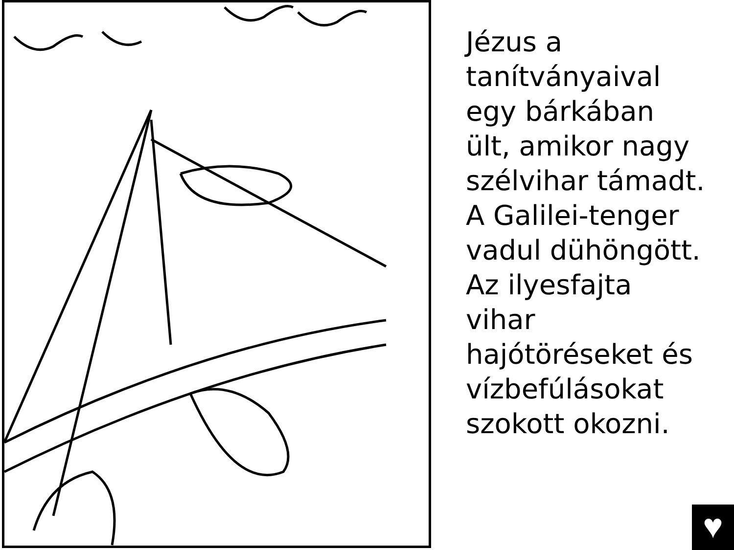Jézus a
tanítványaival
egy bárkában
ült, amikor nagy
szélvihar támadt.
A Galilei-tenger
vadul dühöngött.
Az ilyesfajta
vihar
hajótöréseket és
vízbefúlásokat
szokott okozni.
♥